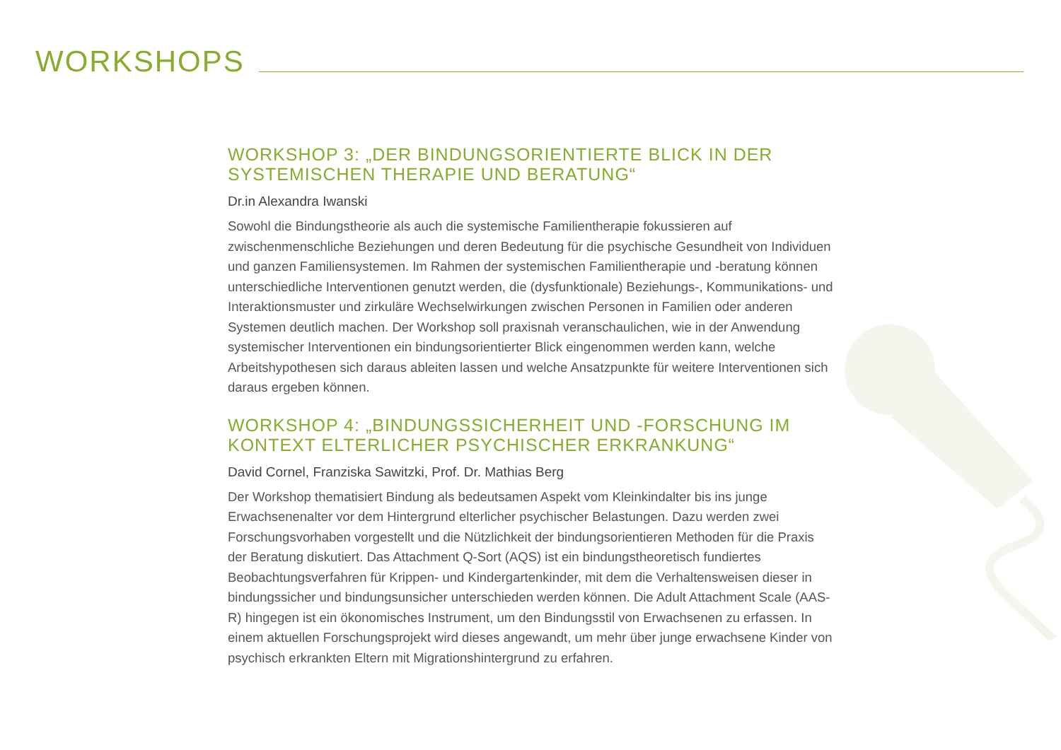WORKSHOPS
WORKSHOP 3: „DER BINDUNGSORIENTIERTE BLICK IN DER SYSTEMISCHEN THERAPIE UND BERATUNG“
Dr.in Alexandra Iwanski
Sowohl die Bindungstheorie als auch die systemische Familientherapie fokussieren auf zwischenmenschliche Beziehungen und deren Bedeutung für die psychische Gesundheit von Individuen und ganzen Familiensystemen. Im Rahmen der systemischen Familientherapie und -beratung können unterschiedliche Interventionen genutzt werden, die (dysfunktionale) Beziehungs-, Kommunikations- und Interaktionsmuster und zirkuläre Wechselwirkungen zwischen Personen in Familien oder anderen Systemen deutlich machen. Der Workshop soll praxisnah veranschaulichen, wie in der Anwendung systemischer Interventionen ein bindungsorientierter Blick eingenommen werden kann, welche Arbeitshypothesen sich daraus ableiten lassen und welche Ansatzpunkte für weitere Interventionen sich daraus ergeben können.
WORKSHOP 4: „BINDUNGSSICHERHEIT UND -FORSCHUNG IM KONTEXT ELTERLICHER PSYCHISCHER ERKRANKUNG“
David Cornel, Franziska Sawitzki, Prof. Dr. Mathias Berg
Der Workshop thematisiert Bindung als bedeutsamen Aspekt vom Kleinkindalter bis ins junge Erwachsenenalter vor dem Hintergrund elterlicher psychischer Belastungen. Dazu werden zwei Forschungsvorhaben vorgestellt und die Nützlichkeit der bindungsorientieren Methoden für die Praxis der Beratung diskutiert. Das Attachment Q-Sort (AQS) ist ein bindungstheoretisch fundiertes Beobachtungsverfahren für Krippen- und Kindergartenkinder, mit dem die Verhaltensweisen dieser in bindungssicher und bindungsunsicher unterschieden werden können. Die Adult Attachment Scale (AAS-R) hingegen ist ein ökonomisches Instrument, um den Bindungsstil von Erwachsenen zu erfassen. In einem aktuellen Forschungsprojekt wird dieses angewandt, um mehr über junge erwachsene Kinder von psychisch erkrankten Eltern mit Migrationshintergrund zu erfahren.